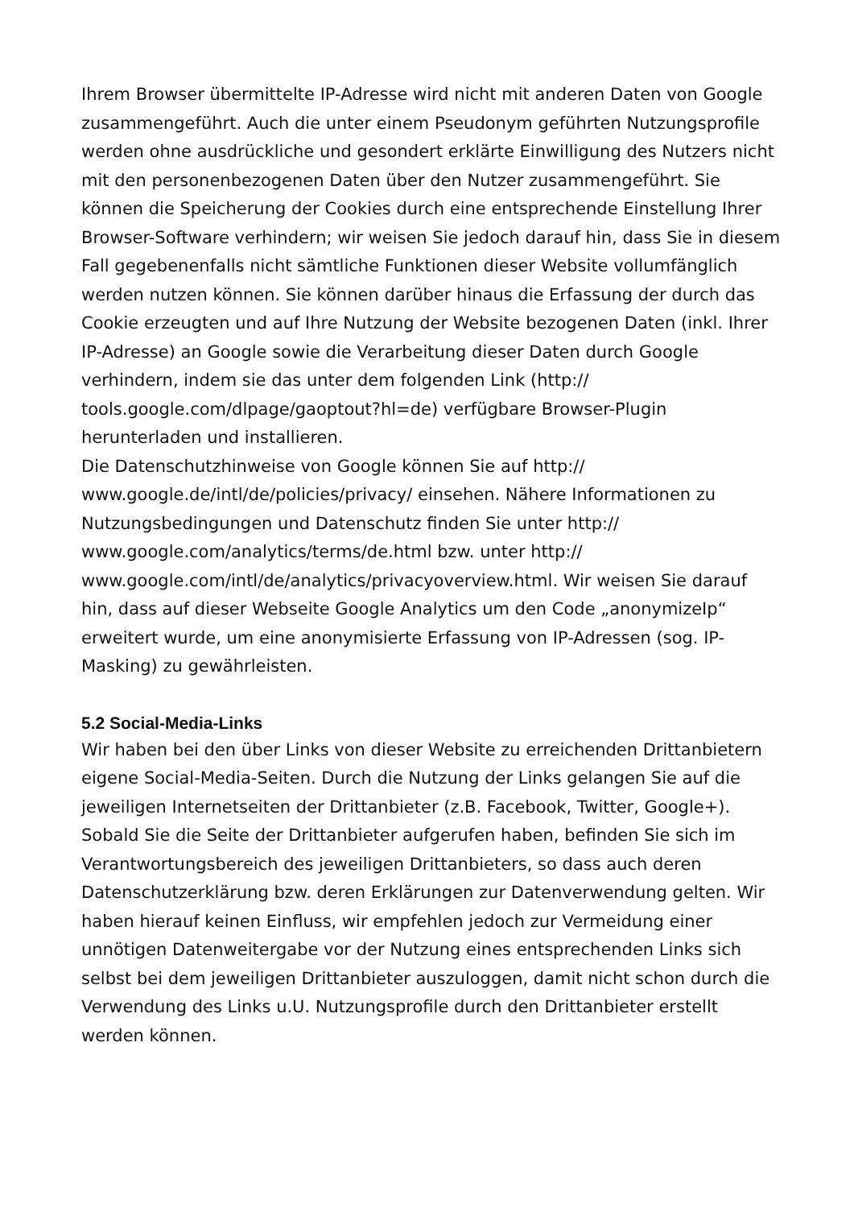Ihrem Browser übermittelte IP-Adresse wird nicht mit anderen Daten von Google zusammengeführt. Auch die unter einem Pseudonym geführten Nutzungsprofile werden ohne ausdrückliche und gesondert erklärte Einwilligung des Nutzers nicht mit den personenbezogenen Daten über den Nutzer zusammengeführt. Sie können die Speicherung der Cookies durch eine entsprechende Einstellung Ihrer Browser-Software verhindern; wir weisen Sie jedoch darauf hin, dass Sie in diesem Fall gegebenenfalls nicht sämtliche Funktionen dieser Website vollumfänglich werden nutzen können. Sie können darüber hinaus die Erfassung der durch das Cookie erzeugten und auf Ihre Nutzung der Website bezogenen Daten (inkl. Ihrer IP-Adresse) an Google sowie die Verarbeitung dieser Daten durch Google verhindern, indem sie das unter dem folgenden Link (http://
tools.google.com/dlpage/gaoptout?hl=de) verfügbare Browser-Plugin herunterladen und installieren.
Die Datenschutzhinweise von Google können Sie auf http://
www.google.de/intl/de/policies/privacy/ einsehen. Nähere Informationen zu Nutzungsbedingungen und Datenschutz finden Sie unter http://
www.google.com/analytics/terms/de.html bzw. unter http://
www.google.com/intl/de/analytics/privacyoverview.html. Wir weisen Sie darauf hin, dass auf dieser Webseite Google Analytics um den Code „anonymizeIp“ erweitert wurde, um eine anonymisierte Erfassung von IP-Adressen (sog. IP-Masking) zu gewährleisten.
5.2 Social-Media-Links
Wir haben bei den über Links von dieser Website zu erreichenden Drittanbietern eigene Social-Media-Seiten. Durch die Nutzung der Links gelangen Sie auf die jeweiligen Internetseiten der Drittanbieter (z.B. Facebook, Twitter, Google+). Sobald Sie die Seite der Drittanbieter aufgerufen haben, befinden Sie sich im Verantwortungsbereich des jeweiligen Drittanbieters, so dass auch deren Datenschutzerklärung bzw. deren Erklärungen zur Datenverwendung gelten. Wir haben hierauf keinen Einfluss, wir empfehlen jedoch zur Vermeidung einer unnötigen Datenweitergabe vor der Nutzung eines entsprechenden Links sich selbst bei dem jeweiligen Drittanbieter auszuloggen, damit nicht schon durch die Verwendung des Links u.U. Nutzungsprofile durch den Drittanbieter erstellt werden können.